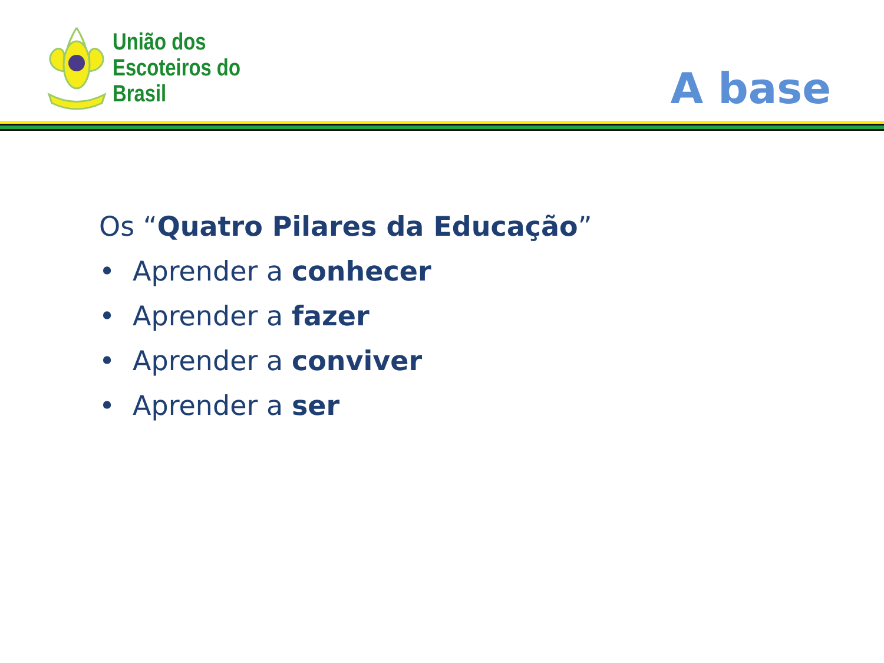União dos
Escoteiros do
Brasil
A base
Os “Quatro Pilares da Educação”
• Aprender a conhecer
• Aprender a fazer
• Aprender a conviver
• Aprender a ser